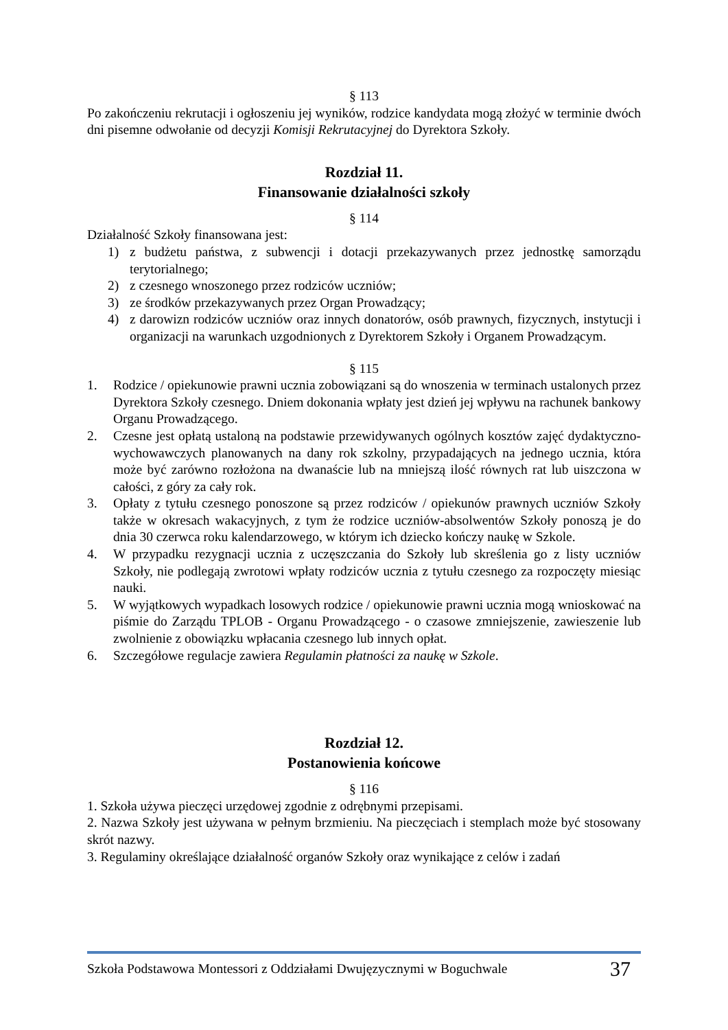§ 113
Po zakończeniu rekrutacji i ogłoszeniu jej wyników, rodzice kandydata mogą złożyć w terminie dwóch dni pisemne odwołanie od decyzji Komisji Rekrutacyjnej do Dyrektora Szkoły.
Rozdział 11.
Finansowanie działalności szkoły
§ 114
Działalność Szkoły finansowana jest:
1) z budżetu państwa, z subwencji i dotacji przekazywanych przez jednostkę samorządu terytorialnego;
2) z czesnego wnoszonego przez rodziców uczniów;
3) ze środków przekazywanych przez Organ Prowadzący;
4) z darowizn rodziców uczniów oraz innych donatorów, osób prawnych, fizycznych, instytucji i organizacji na warunkach uzgodnionych z Dyrektorem Szkoły i Organem Prowadzącym.
§ 115
1. Rodzice / opiekunowie prawni ucznia zobowiązani są do wnoszenia w terminach ustalonych przez Dyrektora Szkoły czesnego. Dniem dokonania wpłaty jest dzień jej wpływu na rachunek bankowy Organu Prowadzącego.
2. Czesne jest opłatą ustaloną na podstawie przewidywanych ogólnych kosztów zajęć dydaktyczno-wychowawczych planowanych na dany rok szkolny, przypadających na jednego ucznia, która może być zarówno rozłożona na dwanaście lub na mniejszą ilość równych rat lub uiszczona w całości, z góry za cały rok.
3. Opłaty z tytułu czesnego ponoszone są przez rodziców / opiekunów prawnych uczniów Szkoły także w okresach wakacyjnych, z tym że rodzice uczniów-absolwentów Szkoły ponoszą je do dnia 30 czerwca roku kalendarzowego, w którym ich dziecko kończy naukę w Szkole.
4. W przypadku rezygnacji ucznia z uczęszczania do Szkoły lub skreślenia go z listy uczniów Szkoły, nie podlegają zwrotowi wpłaty rodziców ucznia z tytułu czesnego za rozpoczęty miesiąc nauki.
5. W wyjątkowych wypadkach losowych rodzice / opiekunowie prawni ucznia mogą wnioskować na piśmie do Zarządu TPLOB - Organu Prowadzącego - o czasowe zmniejszenie, zawieszenie lub zwolnienie z obowiązku wpłacania czesnego lub innych opłat.
6. Szczegółowe regulacje zawiera Regulamin płatności za naukę w Szkole.
Rozdział 12.
Postanowienia końcowe
§ 116
1. Szkoła używa pieczęci urzędowej zgodnie z odrębnymi przepisami.
2. Nazwa Szkoły jest używana w pełnym brzmieniu. Na pieczęciach i stemplach może być stosowany skrót nazwy.
3. Regulaminy określające działalność organów Szkoły oraz wynikające z celów i zadań
Szkoła Podstawowa Montessori z Oddziałami Dwujęzycznymi w Boguchwale 37